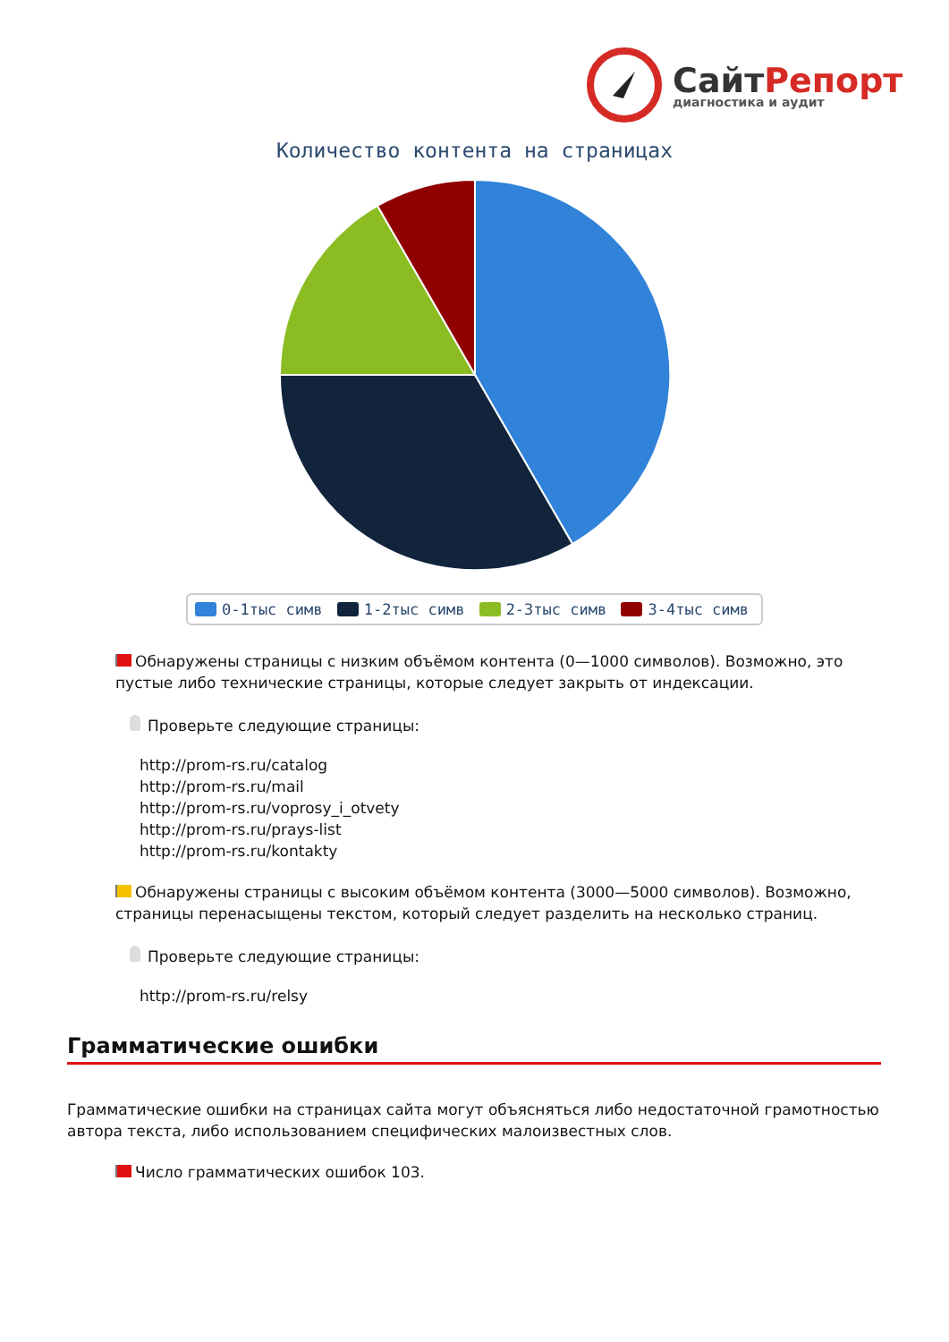СайтРепорт
диагностика и аудит
Количество контента на страницах
0-1тыс симв 1-2тыс симв 2-3тыс симв 3-4тыс симв
Обнаружены страницы с низким объёмом контента (0—1000 символов). Возможно, это пустые либо технические страницы, которые следует закрыть от индексации.
Проверьте следующие страницы:
http://prom-rs.ru/catalog
http://prom-rs.ru/mail
http://prom-rs.ru/voprosy_i_otvety
http://prom-rs.ru/prays-list
http://prom-rs.ru/kontakty
Обнаружены страницы с высоким объёмом контента (3000—5000 символов). Возможно, страницы перенасыщены текстом, который следует разделить на несколько страниц.
Проверьте следующие страницы:
http://prom-rs.ru/relsy
Грамматические ошибки
Грамматические ошибки на страницах сайта могут объясняться либо недостаточной грамотностью автора текста, либо использованием специфических малоизвестных слов.
Число грамматических ошибок 103.